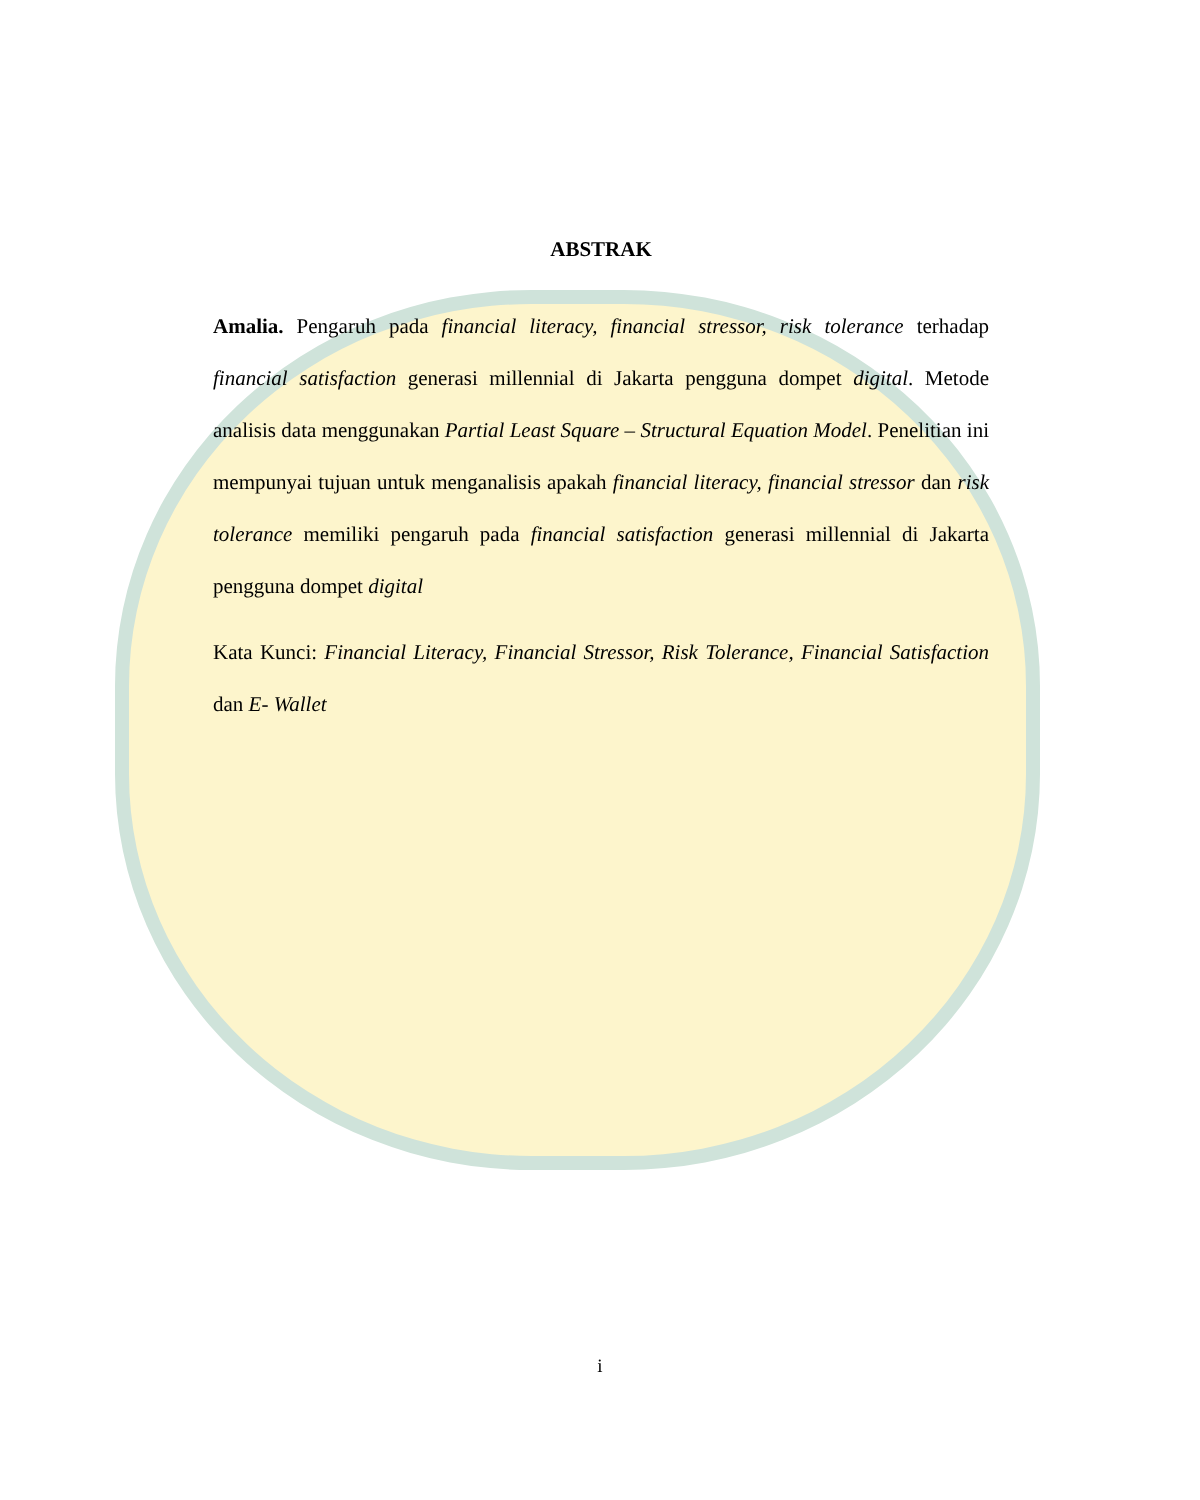ABSTRAK
Amalia. Pengaruh pada financial literacy, financial stressor, risk tolerance terhadap financial satisfaction generasi millennial di Jakarta pengguna dompet digital. Metode analisis data menggunakan Partial Least Square – Structural Equation Model. Penelitian ini mempunyai tujuan untuk menganalisis apakah financial literacy, financial stressor dan risk tolerance memiliki pengaruh pada financial satisfaction generasi millennial di Jakarta pengguna dompet digital
Kata Kunci: Financial Literacy, Financial Stressor, Risk Tolerance, Financial Satisfaction dan E- Wallet
i